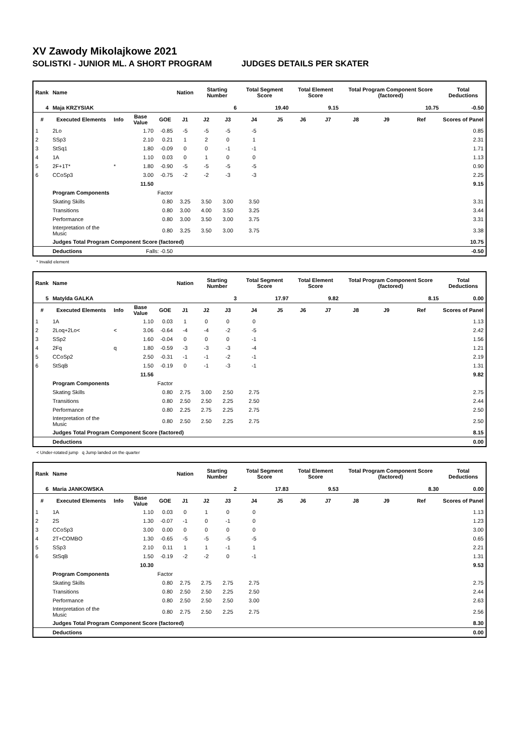XV Zawody Mikolajkowe 2021
SOLISTKI - JUNIOR ML. A SHORT PROGRAM JUDGES DETAILS PER SKATER
| Rank | Name | | | | Nation | Starting Number | | Total Segment Score | | Total Element Score | | Total Program Component Score (factored) | | | Total Deductions |
| --- | --- | --- | --- | --- | --- | --- | --- | --- | --- | --- | --- | --- | --- | --- | --- |
| 4 | Maja KRZYSIAK | | | | | | 6 | 19.40 | | 9.15 | | 10.75 | | | -0.50 |
| # | Executed Elements | Info | Base Value | GOE | J1 | J2 | J3 | J4 | J5 | J6 | J7 | J8 | J9 | Ref | Scores of Panel |
| 1 | 2Lo | | 1.70 | -0.85 | -5 | -5 | -5 | -5 | | | | | | | 0.85 |
| 2 | SSp3 | | 2.10 | 0.21 | 1 | 2 | 0 | 1 | | | | | | | 2.31 |
| 3 | StSq1 | | 1.80 | -0.09 | 0 | 0 | -1 | -1 | | | | | | | 1.71 |
| 4 | 1A | | 1.10 | 0.03 | 0 | 1 | 0 | 0 | | | | | | | 1.13 |
| 5 | 2F+1T* | * | 1.80 | -0.90 | -5 | -5 | -5 | -5 | | | | | | | 0.90 |
| 6 | CCoSp3 | | 3.00 | -0.75 | -2 | -2 | -3 | -3 | | | | | | | 2.25 |
| | | | 11.50 | | | | | | | | | | | | 9.15 |
| | Program Components | | | Factor | | | | | | | | | | | |
| | Skating Skills | | | 0.80 | 3.25 | 3.50 | 3.00 | 3.50 | | | | | | | 3.31 |
| | Transitions | | | 0.80 | 3.00 | 4.00 | 3.50 | 3.25 | | | | | | | 3.44 |
| | Performance | | | 0.80 | 3.00 | 3.50 | 3.00 | 3.75 | | | | | | | 3.31 |
| | Interpretation of the Music | | | 0.80 | 3.25 | 3.50 | 3.00 | 3.75 | | | | | | | 3.38 |
| | Judges Total Program Component Score (factored) | | | | | | | | | | | | | | 10.75 |
| | Deductions | Falls: -0.50 | | | | | | | | | | | | | -0.50 |
* Invalid element
| Rank | Name | | | | Nation | Starting Number | | Total Segment Score | | Total Element Score | | Total Program Component Score (factored) | | | Total Deductions |
| --- | --- | --- | --- | --- | --- | --- | --- | --- | --- | --- | --- | --- | --- | --- | --- |
| 5 | Matylda GALKA | | | | | | 3 | 17.97 | | 9.82 | | 8.15 | | | 0.00 |
| # | Executed Elements | Info | Base Value | GOE | J1 | J2 | J3 | J4 | J5 | J6 | J7 | J8 | J9 | Ref | Scores of Panel |
| 1 | 1A | | 1.10 | 0.03 | 1 | 0 | 0 | 0 | | | | | | | 1.13 |
| 2 | 2Loq+2Lo< | < | 3.06 | -0.64 | -4 | -4 | -2 | -5 | | | | | | | 2.42 |
| 3 | SSp2 | | 1.60 | -0.04 | 0 | 0 | 0 | -1 | | | | | | | 1.56 |
| 4 | 2Fq | q | 1.80 | -0.59 | -3 | -3 | -3 | -4 | | | | | | | 1.21 |
| 5 | CCoSp2 | | 2.50 | -0.31 | -1 | -1 | -2 | -1 | | | | | | | 2.19 |
| 6 | StSqB | | 1.50 | -0.19 | 0 | -1 | -3 | -1 | | | | | | | 1.31 |
| | | | 11.56 | | | | | | | | | | | | 9.82 |
| | Program Components | | | Factor | | | | | | | | | | | |
| | Skating Skills | | | 0.80 | 2.75 | 3.00 | 2.50 | 2.75 | | | | | | | 2.75 |
| | Transitions | | | 0.80 | 2.50 | 2.50 | 2.25 | 2.50 | | | | | | | 2.44 |
| | Performance | | | 0.80 | 2.25 | 2.75 | 2.25 | 2.75 | | | | | | | 2.50 |
| | Interpretation of the Music | | | 0.80 | 2.50 | 2.50 | 2.25 | 2.75 | | | | | | | 2.50 |
| | Judges Total Program Component Score (factored) | | | | | | | | | | | | | | 8.15 |
| | Deductions | | | | | | | | | | | | | | 0.00 |
< Under-rotated jump q Jump landed on the quarter
| Rank | Name | | | | Nation | Starting Number | | Total Segment Score | | Total Element Score | | Total Program Component Score (factored) | | | Total Deductions |
| --- | --- | --- | --- | --- | --- | --- | --- | --- | --- | --- | --- | --- | --- | --- | --- |
| 6 | Maria JANKOWSKA | | | | | | 2 | 17.83 | | 9.53 | | 8.30 | | | 0.00 |
| # | Executed Elements | Info | Base Value | GOE | J1 | J2 | J3 | J4 | J5 | J6 | J7 | J8 | J9 | Ref | Scores of Panel |
| 1 | 1A | | 1.10 | 0.03 | 0 | 1 | 0 | 0 | | | | | | | 1.13 |
| 2 | 2S | | 1.30 | -0.07 | -1 | 0 | -1 | 0 | | | | | | | 1.23 |
| 3 | CCoSp3 | | 3.00 | 0.00 | 0 | 0 | 0 | 0 | | | | | | | 3.00 |
| 4 | 2T+COMBO | | 1.30 | -0.65 | -5 | -5 | -5 | -5 | | | | | | | 0.65 |
| 5 | SSp3 | | 2.10 | 0.11 | 1 | 1 | -1 | 1 | | | | | | | 2.21 |
| 6 | StSqB | | 1.50 | -0.19 | -2 | -2 | 0 | -1 | | | | | | | 1.31 |
| | | | 10.30 | | | | | | | | | | | | 9.53 |
| | Program Components | | | Factor | | | | | | | | | | | |
| | Skating Skills | | | 0.80 | 2.75 | 2.75 | 2.75 | 2.75 | | | | | | | 2.75 |
| | Transitions | | | 0.80 | 2.50 | 2.50 | 2.25 | 2.50 | | | | | | | 2.44 |
| | Performance | | | 0.80 | 2.50 | 2.50 | 2.50 | 3.00 | | | | | | | 2.63 |
| | Interpretation of the Music | | | 0.80 | 2.75 | 2.50 | 2.25 | 2.75 | | | | | | | 2.56 |
| | Judges Total Program Component Score (factored) | | | | | | | | | | | | | | 8.30 |
| | Deductions | | | | | | | | | | | | | | 0.00 |